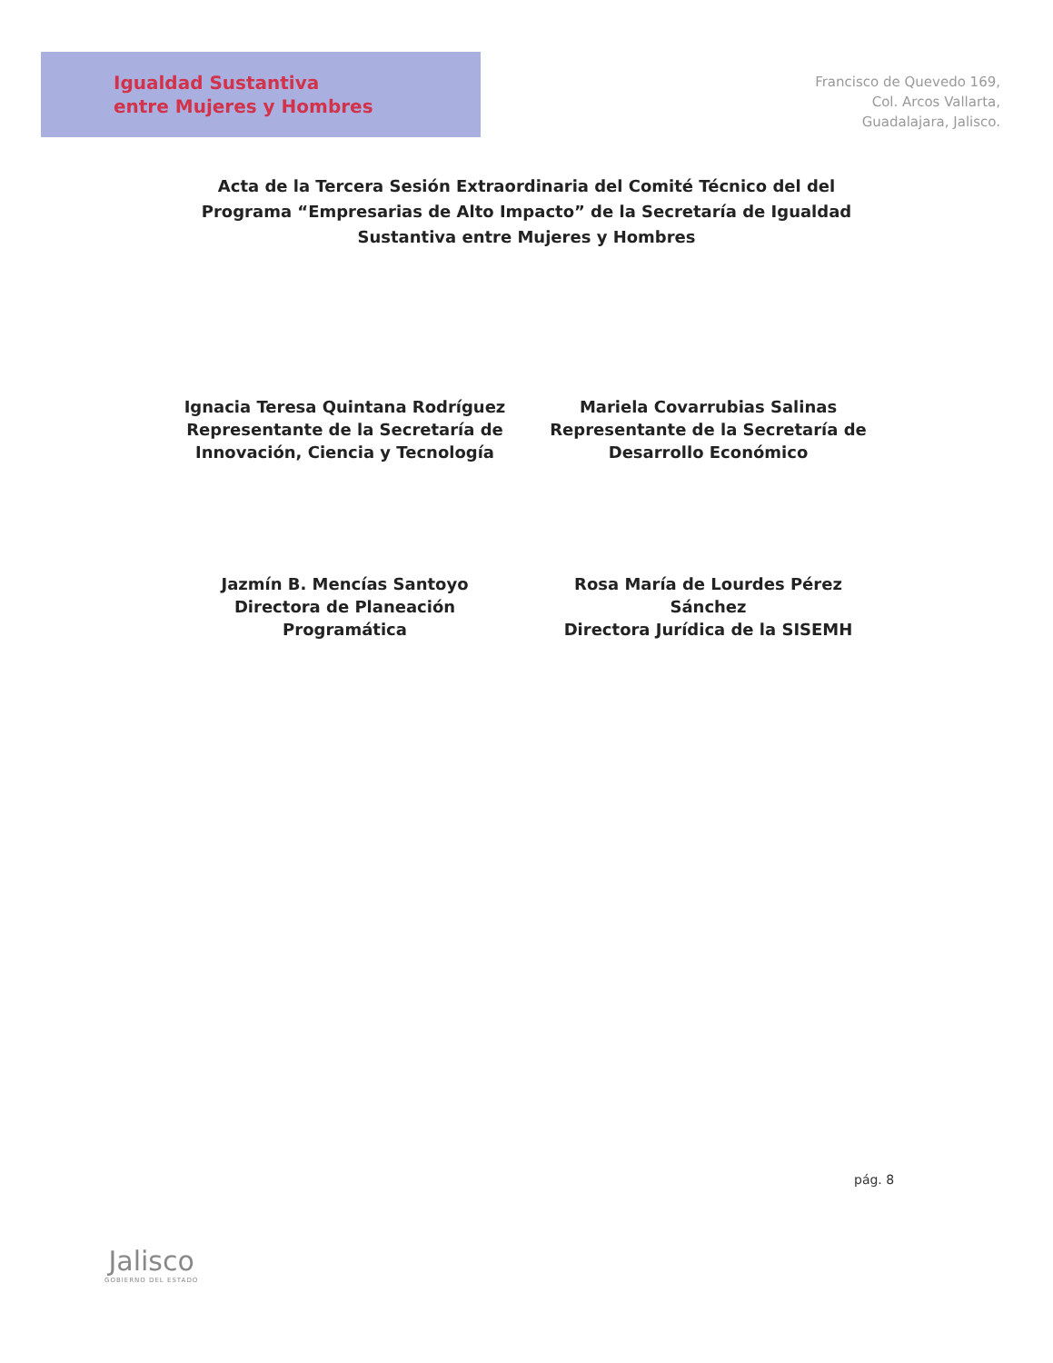Igualdad Sustantiva
entre Mujeres y Hombres
Francisco de Quevedo 169,
Col. Arcos Vallarta,
Guadalajara, Jalisco.
Acta de la Tercera Sesión Extraordinaria del Comité Técnico del del Programa “Empresarias de Alto Impacto” de la Secretaría de Igualdad Sustantiva entre Mujeres y Hombres
Ignacia Teresa Quintana Rodríguez
Representante de la Secretaría de
Innovación, Ciencia y Tecnología
Mariela Covarrubias Salinas
Representante de la Secretaría de
Desarrollo Económico
Jazmín B. Mencías Santoyo
Directora de Planeación
Programática
Rosa María de Lourdes Pérez
Sánchez
Directora Jurídica de la SISEMH
pág. 8
Jalisco
GOBIERNO DEL ESTADO